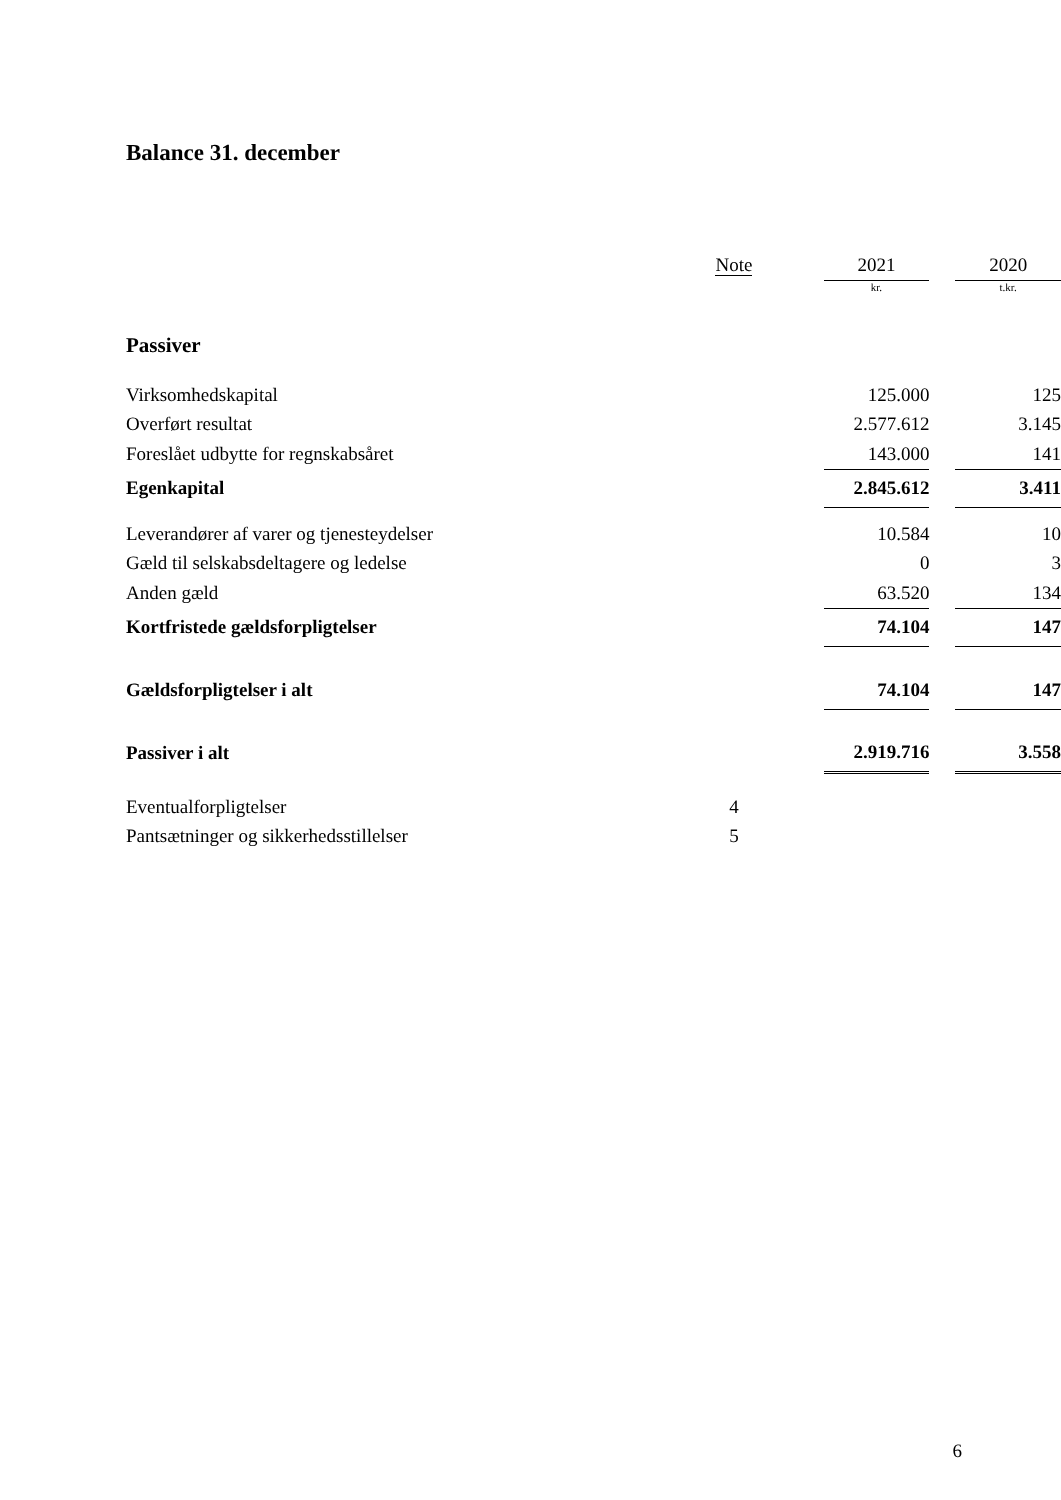Balance 31. december
| | Note | 2021 | | 2020 |
| --- | --- | --- | --- | --- |
| | | kr. | | t.kr. |
| Passiver | | | | |
| Virksomhedskapital | | 125.000 | | 125 |
| Overført resultat | | 2.577.612 | | 3.145 |
| Foreslået udbytte for regnskabsåret | | 143.000 | | 141 |
| Egenkapital | | 2.845.612 | | 3.411 |
| Leverandører af varer og tjenesteydelser | | 10.584 | | 10 |
| Gæld til selskabsdeltagere og ledelse | | 0 | | 3 |
| Anden gæld | | 63.520 | | 134 |
| Kortfristede gældsforpligtelser | | 74.104 | | 147 |
| Gældsforpligtelser i alt | | 74.104 | | 147 |
| Passiver i alt | | 2.919.716 | | 3.558 |
| Eventualforpligtelser | 4 | | | |
| Pantsætninger og sikkerhedsstillelser | 5 | | | |
6